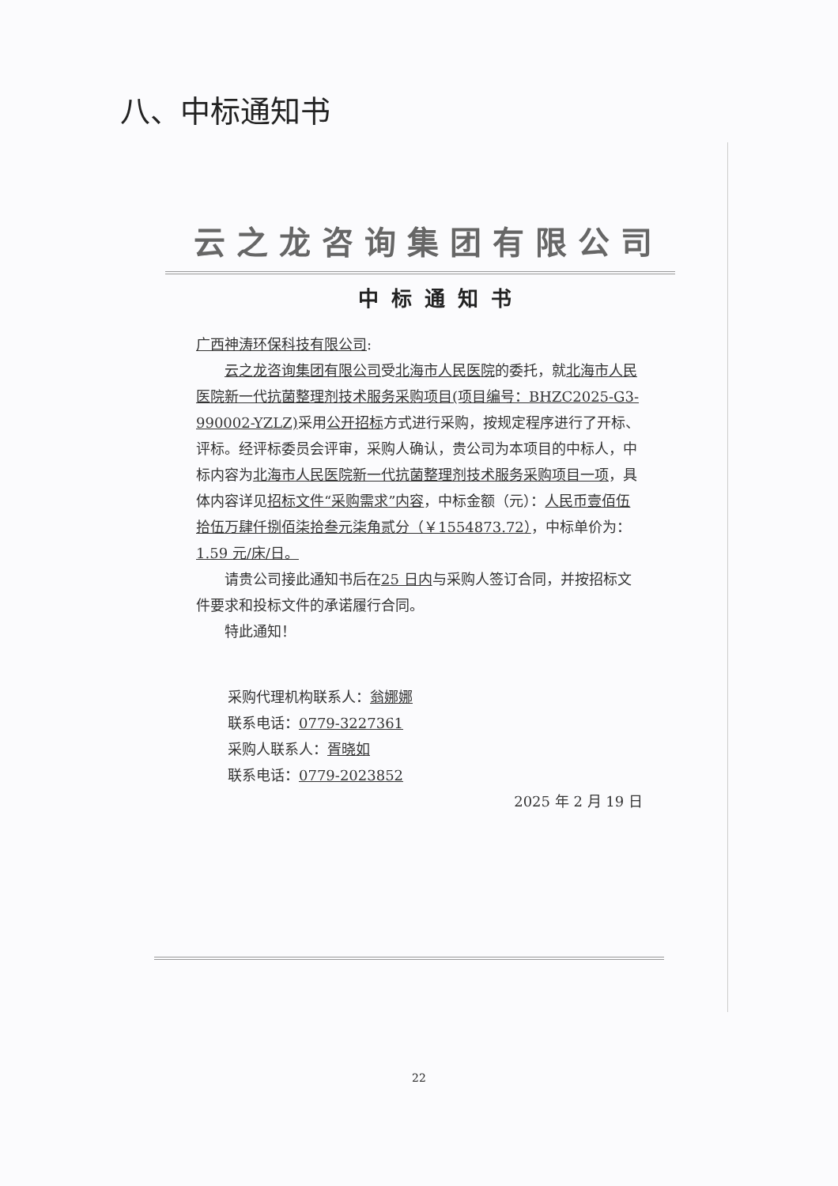八、中标通知书
云之龙咨询集团有限公司
中标通知书
广西神涛环保科技有限公司:
云之龙咨询集团有限公司受北海市人民医院的委托，就北海市人民医院新一代抗菌整理剂技术服务采购项目(项目编号：BHZC2025-G3-990002-YZLZ) 采用公开招标方式进行采购，按规定程序进行了开标、评标。经评标委员会评审，采购人确认，贵公司为本项目的中标人，中标内容为北海市人民医院新一代抗菌整理剂技术服务采购项目一项，具体内容详见招标文件“采购需求”内容，中标金额（元）：人民币壹佰伍拾伍万肆仟捌佰柒拾叁元柒角贰分（￥1554873.72），中标单价为：1.59 元/床/日。
请贵公司接此通知书后在25 日内与采购人签订合同，并按招标文件要求和投标文件的承诺履行合同。
特此通知！
采购代理机构联系人：翁娜娜
联系电话：0779-3227361
采购人联系人：胥晓如
联系电话：0779-2023852
2025 年 2 月 19 日
22